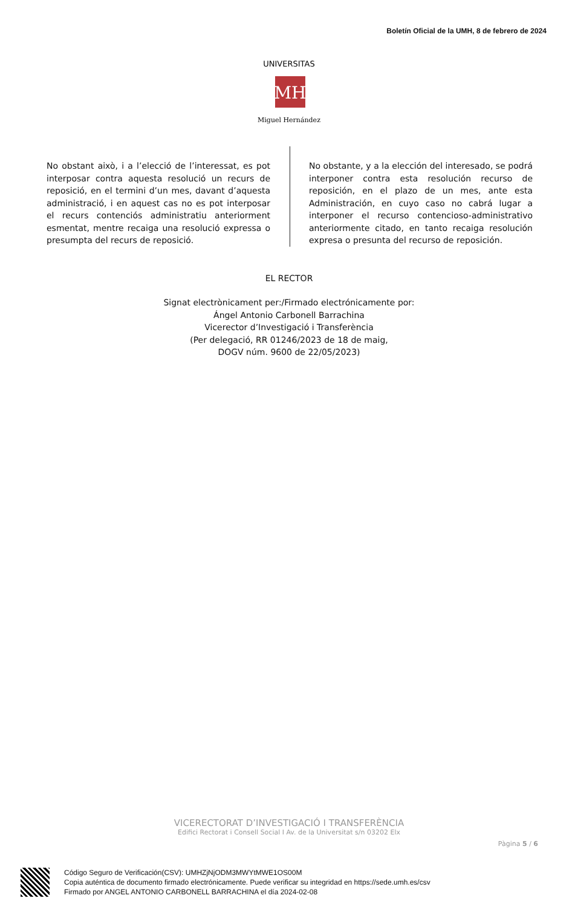Boletín Oficial de la UMH, 8 de febrero de 2024
MH
UNIVERSITAS
Miguel Hernández
No obstant això, i a l’elecció de l’interessat, es pot interposar contra aquesta resolució un recurs de reposició, en el termini d’un mes, davant d’aquesta administració, i en aquest cas no es pot interposar el recurs contenciós administratiu anteriorment esmentat, mentre recaiga una resolució expressa o presumpta del recurs de reposició.
No obstante, y a la elección del interesado, se podrá interponer contra esta resolución recurso de reposición, en el plazo de un mes, ante esta Administración, en cuyo caso no cabrá lugar a interponer el recurso contencioso-administrativo anteriormente citado, en tanto recaiga resolución expresa o presunta del recurso de reposición.
EL RECTOR
Signat electrònicament per:/Firmado electrónicamente por:
Ángel Antonio Carbonell Barrachina
Vicerector d’Investigació i Transferència
(Per delegació, RR 01246/2023 de 18 de maig,
DOGV núm. 9600 de 22/05/2023)
VICERECTORAT D’INVESTIGACIÓ I TRANSFERÈNCIA
Edifici Rectorat i Consell Social I Av. de la Universitat s/n 03202 Elx
Pàgina 5 / 6
Código Seguro de Verificación(CSV): UMHZjNjODM3MWYtMWE1OS00M
Copia auténtica de documento firmado electrónicamente. Puede verificar su integridad en https://sede.umh.es/csv
Firmado por ANGEL ANTONIO CARBONELL BARRACHINA el día 2024-02-08